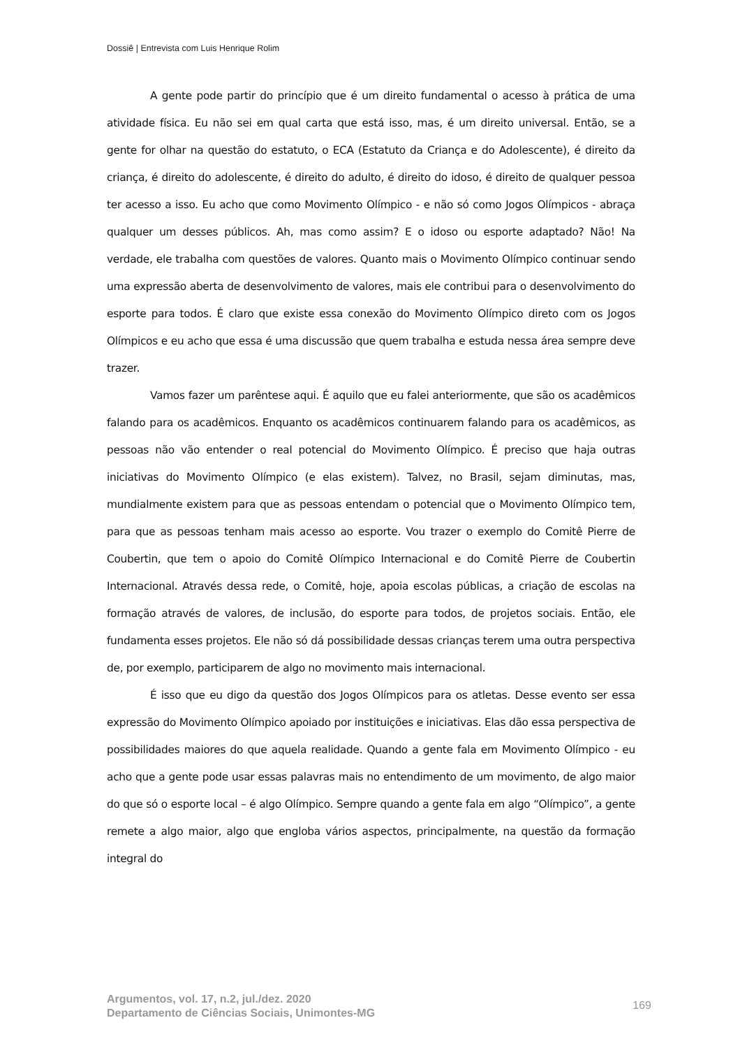Dossiê | Entrevista com Luis Henrique Rolim
A gente pode partir do princípio que é um direito fundamental o acesso à prática de uma atividade física. Eu não sei em qual carta que está isso, mas, é um direito universal. Então, se a gente for olhar na questão do estatuto, o ECA (Estatuto da Criança e do Adolescente), é direito da criança, é direito do adolescente, é direito do adulto, é direito do idoso, é direito de qualquer pessoa ter acesso a isso. Eu acho que como Movimento Olímpico - e não só como Jogos Olímpicos - abraça qualquer um desses públicos. Ah, mas como assim? E o idoso ou esporte adaptado? Não! Na verdade, ele trabalha com questões de valores. Quanto mais o Movimento Olímpico continuar sendo uma expressão aberta de desenvolvimento de valores, mais ele contribui para o desenvolvimento do esporte para todos. É claro que existe essa conexão do Movimento Olímpico direto com os Jogos Olímpicos e eu acho que essa é uma discussão que quem trabalha e estuda nessa área sempre deve trazer.
Vamos fazer um parêntese aqui. É aquilo que eu falei anteriormente, que são os acadêmicos falando para os acadêmicos. Enquanto os acadêmicos continuarem falando para os acadêmicos, as pessoas não vão entender o real potencial do Movimento Olímpico. É preciso que haja outras iniciativas do Movimento Olímpico (e elas existem). Talvez, no Brasil, sejam diminutas, mas, mundialmente existem para que as pessoas entendam o potencial que o Movimento Olímpico tem, para que as pessoas tenham mais acesso ao esporte. Vou trazer o exemplo do Comitê Pierre de Coubertin, que tem o apoio do Comitê Olímpico Internacional e do Comitê Pierre de Coubertin Internacional. Através dessa rede, o Comitê, hoje, apoia escolas públicas, a criação de escolas na formação através de valores, de inclusão, do esporte para todos, de projetos sociais. Então, ele fundamenta esses projetos. Ele não só dá possibilidade dessas crianças terem uma outra perspectiva de, por exemplo, participarem de algo no movimento mais internacional.
É isso que eu digo da questão dos Jogos Olímpicos para os atletas. Desse evento ser essa expressão do Movimento Olímpico apoiado por instituições e iniciativas. Elas dão essa perspectiva de possibilidades maiores do que aquela realidade. Quando a gente fala em Movimento Olímpico - eu acho que a gente pode usar essas palavras mais no entendimento de um movimento, de algo maior do que só o esporte local – é algo Olímpico. Sempre quando a gente fala em algo “Olímpico”, a gente remete a algo maior, algo que engloba vários aspectos, principalmente, na questão da formação integral do
Argumentos, vol. 17, n.2, jul./dez. 2020
Departamento de Ciências Sociais, Unimontes-MG
169